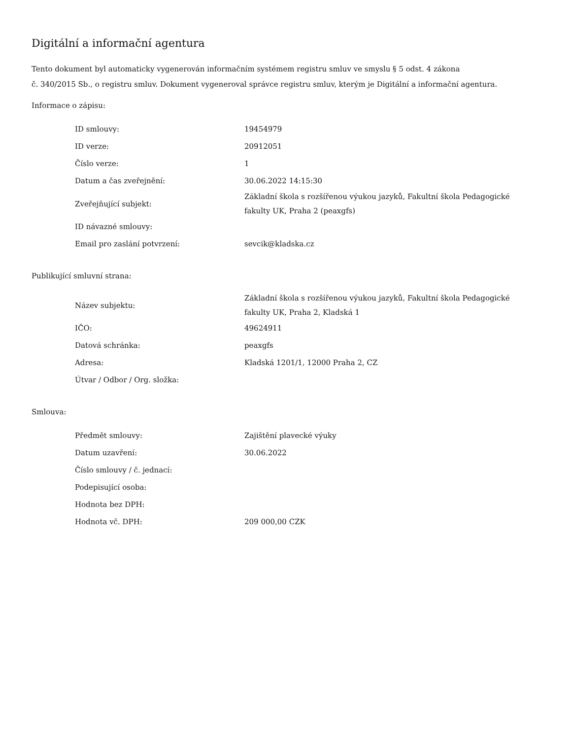Digitální a informační agentura
Tento dokument byl automaticky vygenerován informačním systémem registru smluv ve smyslu § 5 odst. 4 zákona
č. 340/2015 Sb., o registru smluv. Dokument vygeneroval správce registru smluv, kterým je Digitální a informační agentura.
Informace o zápisu:
| ID smlouvy: | 19454979 |
| ID verze: | 20912051 |
| Číslo verze: | 1 |
| Datum a čas zveřejnění: | 30.06.2022 14:15:30 |
| Zveřejňující subjekt: | Základní škola s rozšířenou výukou jazyků, Fakultní škola Pedagogické fakulty UK, Praha 2 (peaxgfs) |
| ID návazné smlouvy: | |
| Email pro zaslání potvrzení: | sevcik@kladska.cz |
Publikující smluvní strana:
| Název subjektu: | Základní škola s rozšířenou výukou jazyků, Fakultní škola Pedagogické fakulty UK, Praha 2, Kladská 1 |
| IČO: | 49624911 |
| Datová schránka: | peaxgfs |
| Adresa: | Kladská 1201/1, 12000 Praha 2, CZ |
| Útvar / Odbor / Org. složka: | |
Smlouva:
| Předmět smlouvy: | Zajištění plavecké výuky |
| Datum uzavření: | 30.06.2022 |
| Číslo smlouvy / č. jednací: | |
| Podepisující osoba: | |
| Hodnota bez DPH: | |
| Hodnota vč. DPH: | 209 000,00 CZK |